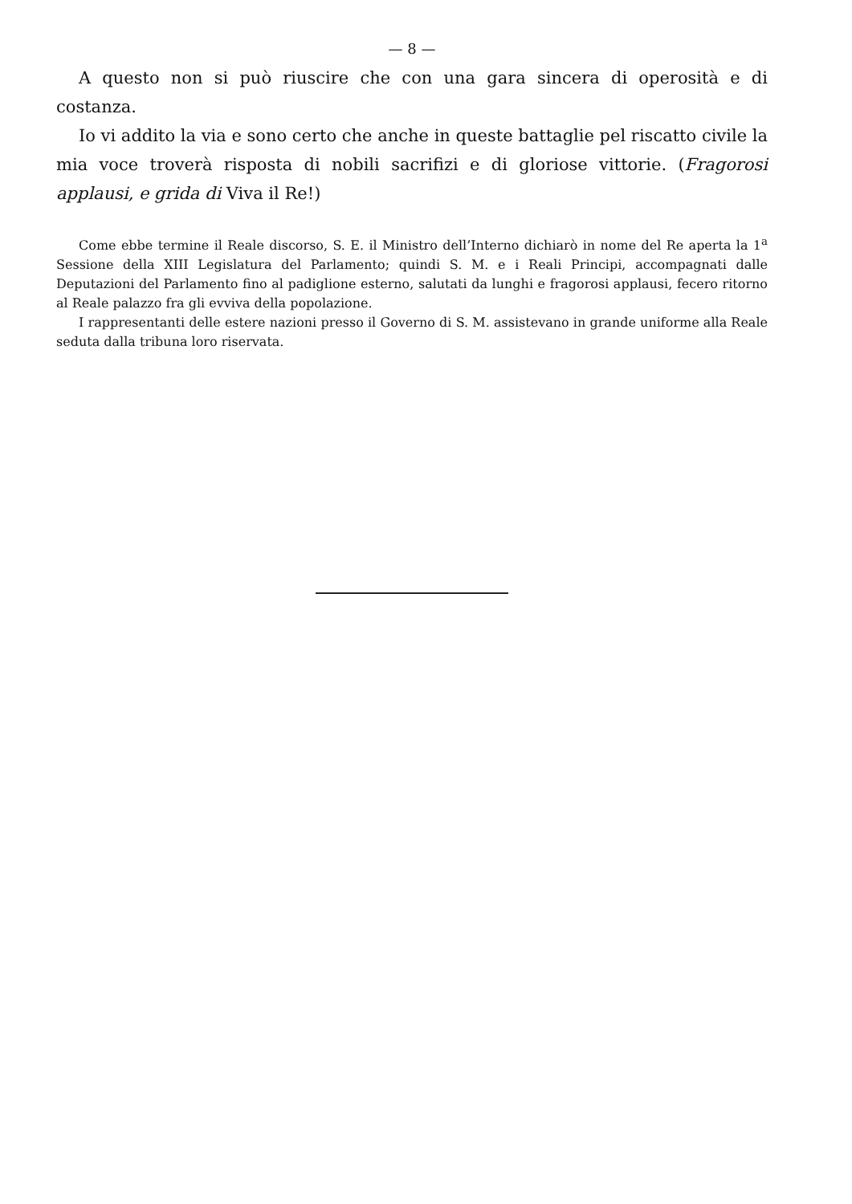— 8 —
A questo non si può riuscire che con una gara sincera di operosità e di costanza.
Io vi addito la via e sono certo che anche in queste battaglie pel riscatto civile la mia voce troverà risposta di nobili sacrifizi e di gloriose vittorie. (Fragorosi applausi, e grida di Viva il Re!)
Come ebbe termine il Reale discorso, S. E. il Ministro dell’Interno dichiarò in nome del Re aperta la 1<sup>a</sup> Sessione della XIII Legislatura del Parlamento; quindi S. M. e i Reali Principi, accompagnati dalle Deputazioni del Parlamento fino al padiglione esterno, salutati da lunghi e fragorosi applausi, fecero ritorno al Reale palazzo fra gli evviva della popolazione.
I rappresentanti delle estere nazioni presso il Governo di S. M. assistevano in grande uniforme alla Reale seduta dalla tribuna loro riservata.